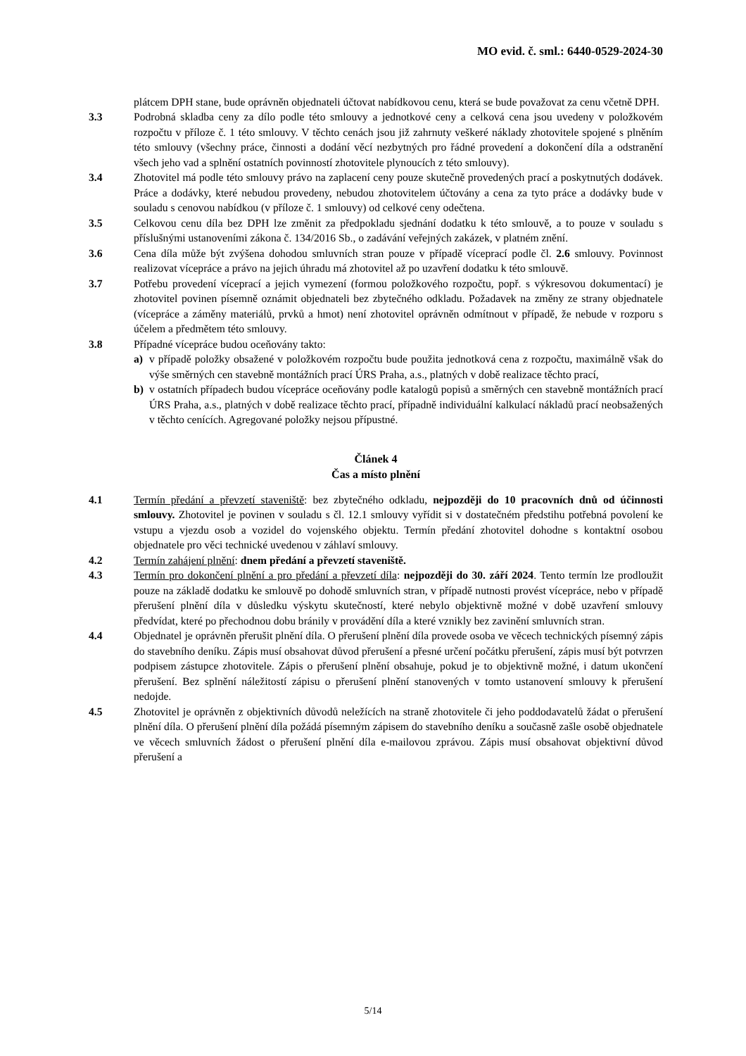MO evid. č. sml.: 6440-0529-2024-30
plátcem DPH stane, bude oprávněn objednateli účtovat nabídkovou cenu, která se bude považovat za cenu včetně DPH.
3.3 Podrobná skladba ceny za dílo podle této smlouvy a jednotkové ceny a celková cena jsou uvedeny v položkovém rozpočtu v příloze č. 1 této smlouvy. V těchto cenách jsou již zahrnuty veškeré náklady zhotovitele spojené s plněním této smlouvy (všechny práce, činnosti a dodání věcí nezbytných pro řádné provedení a dokončení díla a odstranění všech jeho vad a splnění ostatních povinností zhotovitele plynoucích z této smlouvy).
3.4 Zhotovitel má podle této smlouvy právo na zaplacení ceny pouze skutečně provedených prací a poskytnutých dodávek. Práce a dodávky, které nebudou provedeny, nebudou zhotovitelem účtovány a cena za tyto práce a dodávky bude v souladu s cenovou nabídkou (v příloze č. 1 smlouvy) od celkové ceny odečtena.
3.5 Celkovou cenu díla bez DPH lze změnit za předpokladu sjednání dodatku k této smlouvě, a to pouze v souladu s příslušnými ustanoveními zákona č. 134/2016 Sb., o zadávání veřejných zakázek, v platném znění.
3.6 Cena díla může být zvýšena dohodou smluvních stran pouze v případě víceprací podle čl. 2.6 smlouvy. Povinnost realizovat vícepráce a právo na jejich úhradu má zhotovitel až po uzavření dodatku k této smlouvě.
3.7 Potřebu provedení víceprací a jejich vymezení (formou položkového rozpočtu, popř. s výkresovou dokumentací) je zhotovitel povinen písemně oznámit objednateli bez zbytečného odkladu. Požadavek na změny ze strany objednatele (vícepráce a záměny materiálů, prvků a hmot) není zhotovitel oprávněn odmítnout v případě, že nebude v rozporu s účelem a předmětem této smlouvy.
3.8 Případné vícepráce budou oceňovány takto:
a) v případě položky obsažené v položkovém rozpočtu bude použita jednotková cena z rozpočtu, maximálně však do výše směrných cen stavebně montážních prací ÚRS Praha, a.s., platných v době realizace těchto prací,
b) v ostatních případech budou vícepráce oceňovány podle katalogů popisů a směrných cen stavebně montážních prací ÚRS Praha, a.s., platných v době realizace těchto prací, případně individuální kalkulací nákladů prací neobsažených v těchto cenících. Agregované položky nejsou přípustné.
Článek 4
Čas a místo plnění
4.1 Termín předání a převzetí staveniště: bez zbytečného odkladu, nejpozději do 10 pracovních dnů od účinnosti smlouvy. Zhotovitel je povinen v souladu s čl. 12.1 smlouvy vyřídit si v dostatečném předstihu potřebná povolení ke vstupu a vjezdu osob a vozidel do vojenského objektu. Termín předání zhotovitel dohodne s kontaktní osobou objednatele pro věci technické uvedenou v záhlaví smlouvy.
4.2 Termín zahájení plnění: dnem předání a převzetí staveniště.
4.3 Termín pro dokončení plnění a pro předání a převzetí díla: nejpozději do 30. září 2024. Tento termín lze prodloužit pouze na základě dodatku ke smlouvě po dohodě smluvních stran, v případě nutnosti provést vícepráce, nebo v případě přerušení plnění díla v důsledku výskytu skutečností, které nebylo objektivně možné v době uzavření smlouvy předvídat, které po přechodnou dobu bránily v provádění díla a které vznikly bez zavinění smluvních stran.
4.4 Objednatel je oprávněn přerušit plnění díla. O přerušení plnění díla provede osoba ve věcech technických písemný zápis do stavebního deníku. Zápis musí obsahovat důvod přerušení a přesné určení počátku přerušení, zápis musí být potvrzen podpisem zástupce zhotovitele. Zápis o přerušení plnění obsahuje, pokud je to objektivně možné, i datum ukončení přerušení. Bez splnění náležitostí zápisu o přerušení plnění stanovených v tomto ustanovení smlouvy k přerušení nedojde.
4.5 Zhotovitel je oprávněn z objektivních důvodů neležících na straně zhotovitele či jeho poddodavatelů žádat o přerušení plnění díla. O přerušení plnění díla požádá písemným zápisem do stavebního deníku a současně zašle osobě objednatele ve věcech smluvních žádost o přerušení plnění díla e-mailovou zprávou. Zápis musí obsahovat objektivní důvod přerušení a
5/14